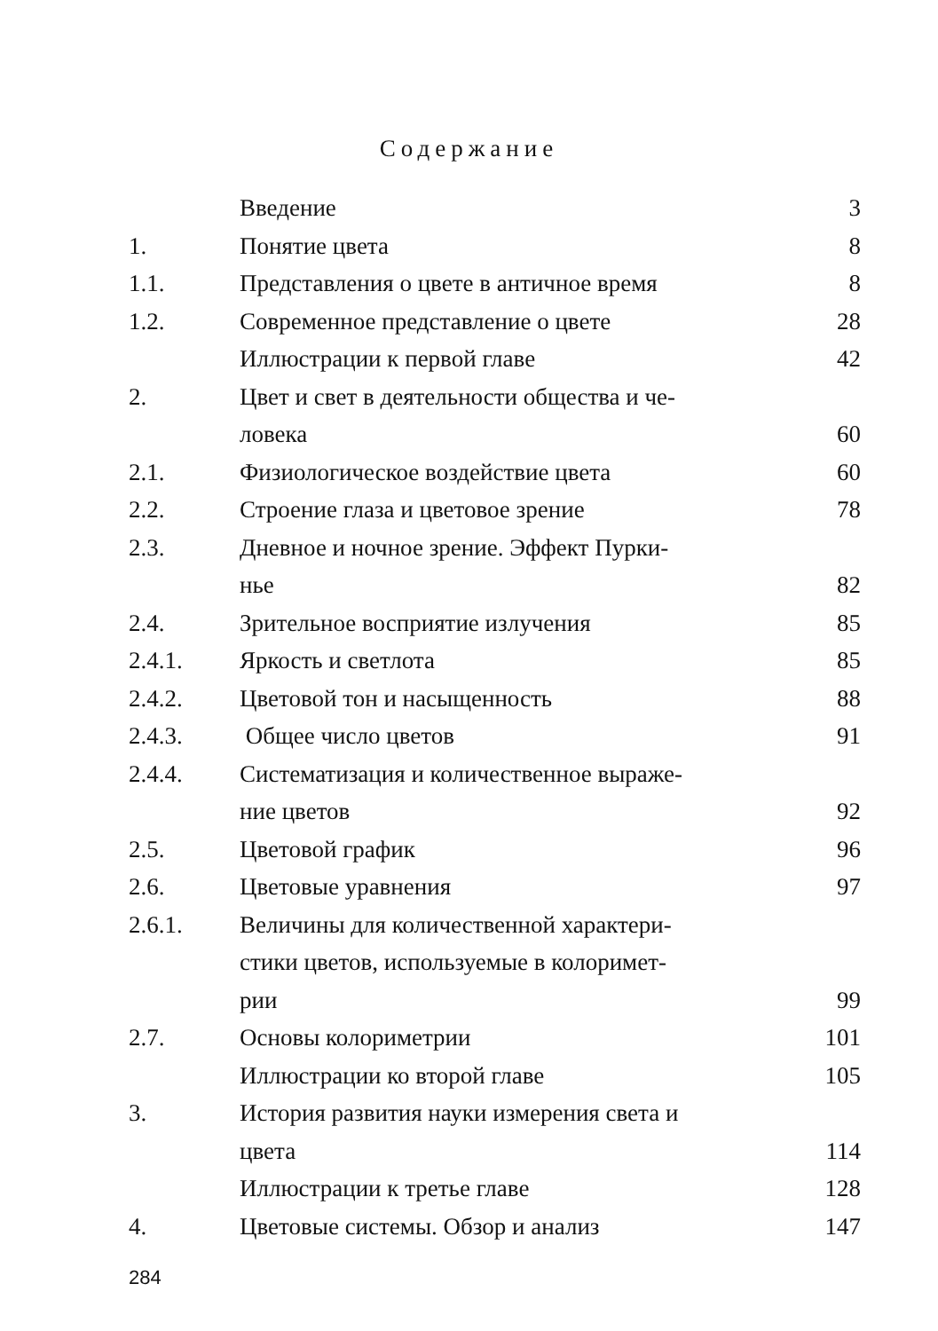Содержание
| | Введение | 3 |
| 1. | Понятие цвета | 8 |
| 1.1. | Представления о цвете в античное время | 8 |
| 1.2. | Современное представление о цвете | 28 |
| | Иллюстрации к первой главе | 42 |
| 2. | Цвет и свет в деятельности общества и че- ловека | 60 |
| 2.1. | Физиологическое воздействие цвета | 60 |
| 2.2. | Строение глаза и цветовое зрение | 78 |
| 2.3. | Дневное и ночное зрение. Эффект Пурки- нье | 82 |
| 2.4. | Зрительное восприятие излучения | 85 |
| 2.4.1. | Яркость и светлота | 85 |
| 2.4.2. | Цветовой тон и насыщенность | 88 |
| 2.4.3. | Общее число цветов | 91 |
| 2.4.4. | Систематизация и количественное выраже- ние цветов | 92 |
| 2.5. | Цветовой график | 96 |
| 2.6. | Цветовые уравнения | 97 |
| 2.6.1. | Величины для количественной характери- стики цветов, используемые в колоримет- рии | 99 |
| 2.7. | Основы колориметрии | 101 |
| | Иллюстрации ко второй главе | 105 |
| 3. | История развития науки измерения света и цвета | 114 |
| | Иллюстрации к третье главе | 128 |
| 4. | Цветовые системы. Обзор и анализ | 147 |
284